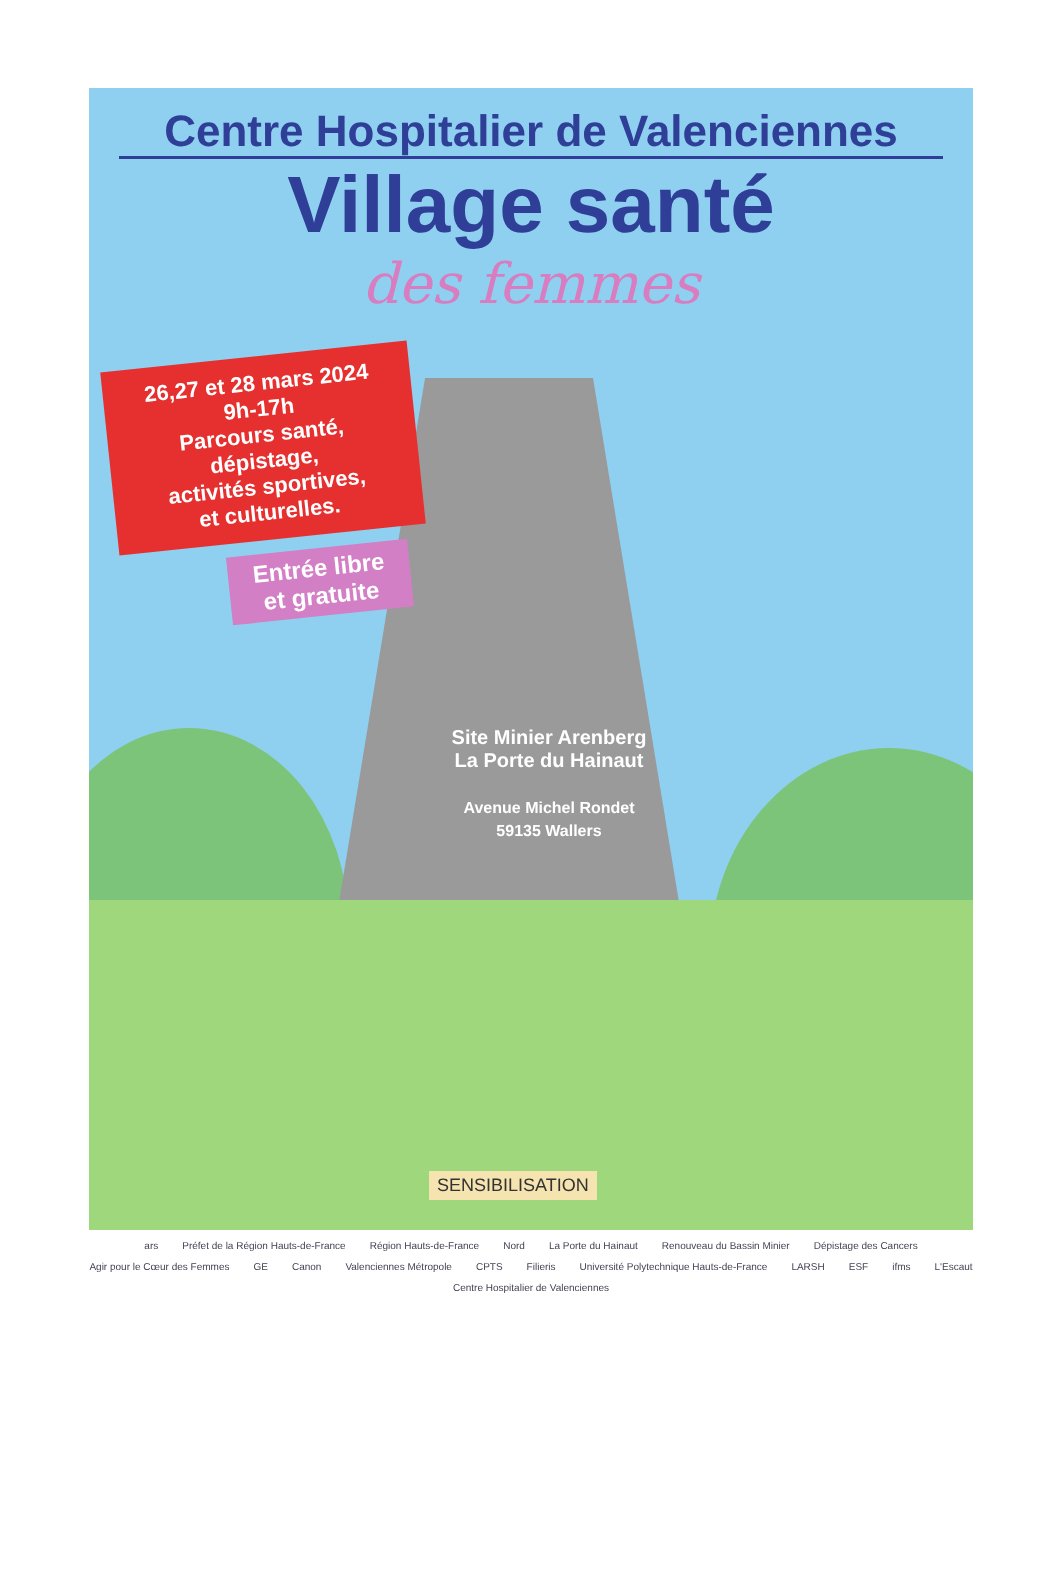Centre Hospitalier de Valenciennes
Village santé
des femmes
26,27 et 28 mars 2024
9h-17h
Parcours santé,
dépistage,
activités sportives,
et culturelles.
Entrée libre
et gratuite
Site Minier Arenberg
La Porte du Hainaut
Avenue Michel Rondet
59135 Wallers
SENSIBILISATION
ars Préfet de la Région Hauts-de-France Région Hauts-de-France Nord La Porte du Hainaut Renouveau du Bassin Minier Dépistage des Cancers Agir pour le Cœur des Femmes GE Canon Valenciennes Métropole CPTS Filieris Université Polytechnique Hauts-de-France LARSH ESF ifms L'Escaut Centre Hospitalier de Valenciennes